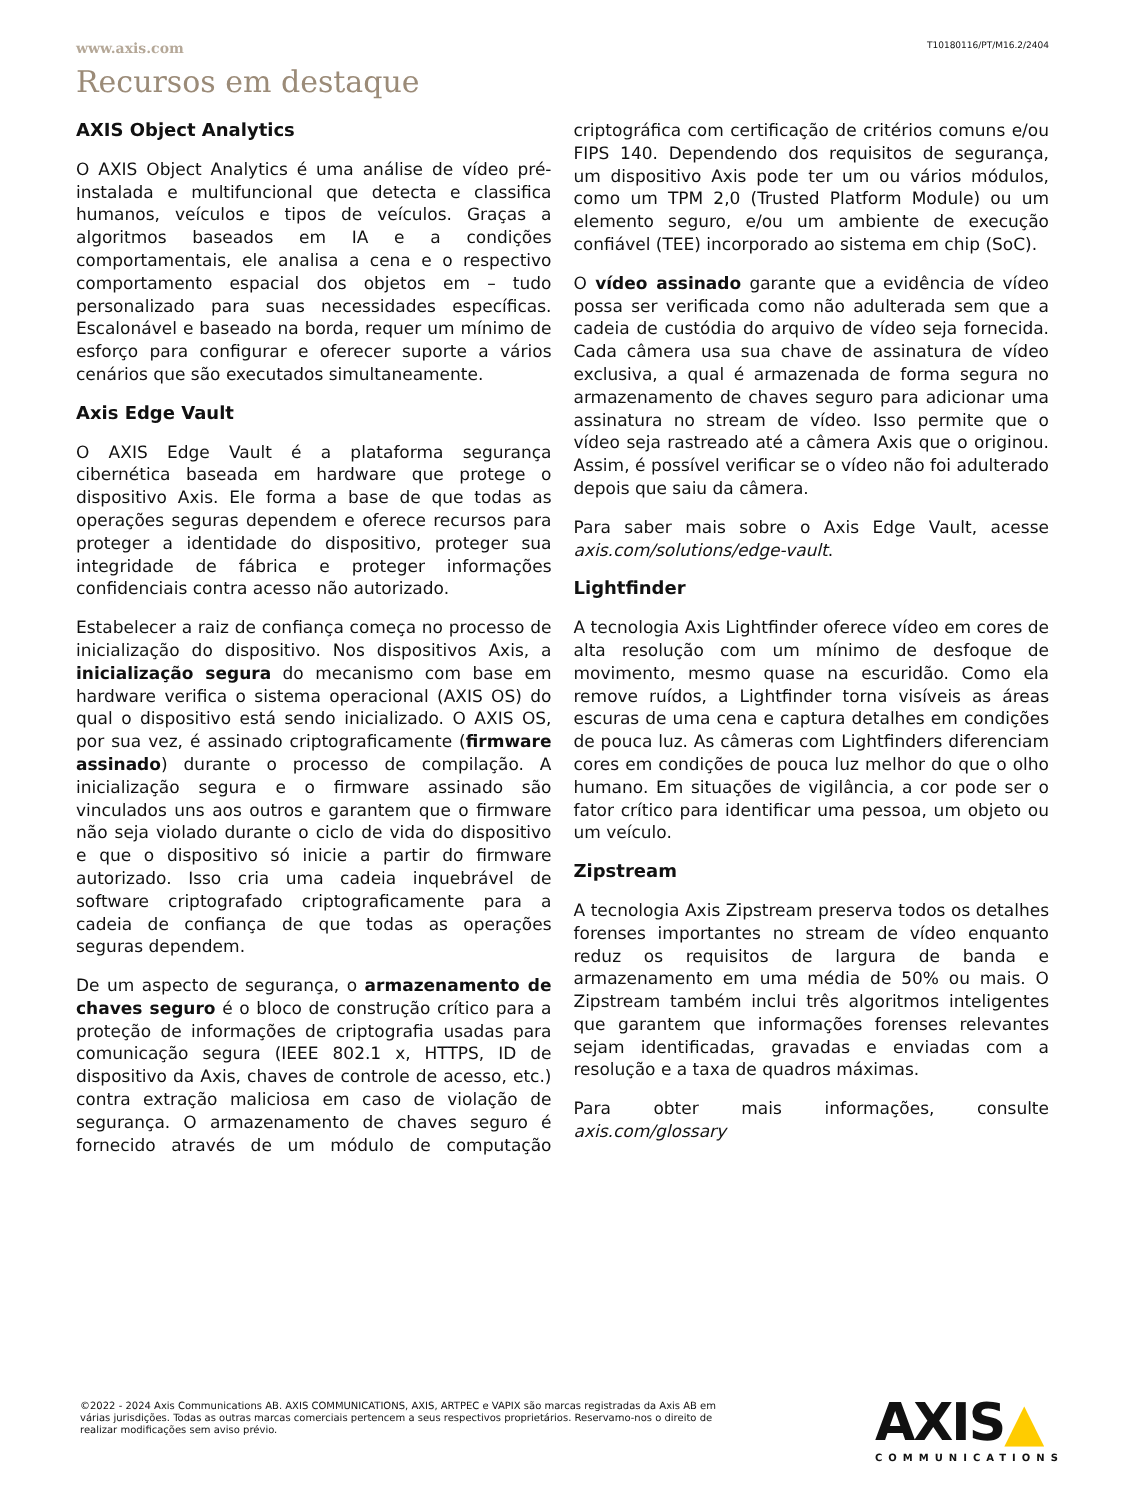www.axis.com T10180116/PT/M16.2/2404
Recursos em destaque
AXIS Object Analytics
O AXIS Object Analytics é uma análise de vídeo pré-instalada e multifuncional que detecta e classifica humanos, veículos e tipos de veículos. Graças a algoritmos baseados em IA e a condições comportamentais, ele analisa a cena e o respectivo comportamento espacial dos objetos em – tudo personalizado para suas necessidades específicas. Escalonável e baseado na borda, requer um mínimo de esforço para configurar e oferecer suporte a vários cenários que são executados simultaneamente.
Axis Edge Vault
O AXIS Edge Vault é a plataforma segurança cibernética baseada em hardware que protege o dispositivo Axis. Ele forma a base de que todas as operações seguras dependem e oferece recursos para proteger a identidade do dispositivo, proteger sua integridade de fábrica e proteger informações confidenciais contra acesso não autorizado.
Estabelecer a raiz de confiança começa no processo de inicialização do dispositivo. Nos dispositivos Axis, a inicialização segura do mecanismo com base em hardware verifica o sistema operacional (AXIS OS) do qual o dispositivo está sendo inicializado. O AXIS OS, por sua vez, é assinado criptograficamente (firmware assinado) durante o processo de compilação. A inicialização segura e o firmware assinado são vinculados uns aos outros e garantem que o firmware não seja violado durante o ciclo de vida do dispositivo e que o dispositivo só inicie a partir do firmware autorizado. Isso cria uma cadeia inquebrável de software criptografado criptograficamente para a cadeia de confiança de que todas as operações seguras dependem.
De um aspecto de segurança, o armazenamento de chaves seguro é o bloco de construção crítico para a proteção de informações de criptografia usadas para comunicação segura (IEEE 802.1 x, HTTPS, ID de dispositivo da Axis, chaves de controle de acesso, etc.) contra extração maliciosa em caso de violação de segurança. O armazenamento de chaves seguro é fornecido através de um módulo de computação criptográfica com certificação de critérios comuns e/ou FIPS 140. Dependendo dos requisitos de segurança, um dispositivo Axis pode ter um ou vários módulos, como um TPM 2,0 (Trusted Platform Module) ou um elemento seguro, e/ou um ambiente de execução confiável (TEE) incorporado ao sistema em chip (SoC).
O vídeo assinado garante que a evidência de vídeo possa ser verificada como não adulterada sem que a cadeia de custódia do arquivo de vídeo seja fornecida. Cada câmera usa sua chave de assinatura de vídeo exclusiva, a qual é armazenada de forma segura no armazenamento de chaves seguro para adicionar uma assinatura no stream de vídeo. Isso permite que o vídeo seja rastreado até a câmera Axis que o originou. Assim, é possível verificar se o vídeo não foi adulterado depois que saiu da câmera.
Para saber mais sobre o Axis Edge Vault, acesse axis.com/solutions/edge-vault.
Lightfinder
A tecnologia Axis Lightfinder oferece vídeo em cores de alta resolução com um mínimo de desfoque de movimento, mesmo quase na escuridão. Como ela remove ruídos, a Lightfinder torna visíveis as áreas escuras de uma cena e captura detalhes em condições de pouca luz. As câmeras com Lightfinders diferenciam cores em condições de pouca luz melhor do que o olho humano. Em situações de vigilância, a cor pode ser o fator crítico para identificar uma pessoa, um objeto ou um veículo.
Zipstream
A tecnologia Axis Zipstream preserva todos os detalhes forenses importantes no stream de vídeo enquanto reduz os requisitos de largura de banda e armazenamento em uma média de 50% ou mais. O Zipstream também inclui três algoritmos inteligentes que garantem que informações forenses relevantes sejam identificadas, gravadas e enviadas com a resolução e a taxa de quadros máximas.
Para obter mais informações, consulte axis.com/glossary
©2022 - 2024 Axis Communications AB. AXIS COMMUNICATIONS, AXIS, ARTPEC e VAPIX são marcas registradas da Axis AB em várias jurisdições. Todas as outras marcas comerciais pertencem a seus respectivos proprietários. Reservamo-nos o direito de realizar modificações sem aviso prévio.
AXIS▲
COMMUNICATIONS